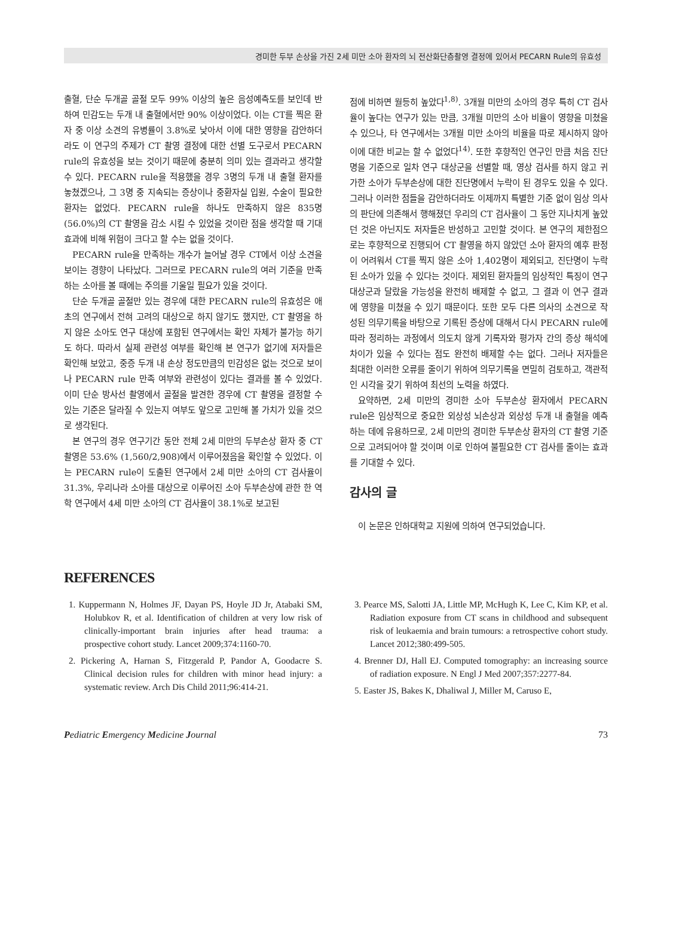경미한 두부 손상을 가진 2세 미만 소아 환자의 뇌 전산화단층촬영 결정에 있어서 PECARN Rule의 유효성
출혈, 단순 두개골 골절 모두 99% 이상의 높은 음성예측도를 보인데 반하여 민감도는 두개 내 출혈에서만 90% 이상이었다. 이는 CT를 찍은 환자 중 이상 소견의 유병률이 3.8%로 낮아서 이에 대한 영향을 감안하더라도 이 연구의 주제가 CT 촬영 결정에 대한 선별 도구로서 PECARN rule의 유효성을 보는 것이기 때문에 충분히 의미 있는 결과라고 생각할 수 있다. PECARN rule을 적용했을 경우 3명의 두개 내 출혈 환자를 놓쳤겠으나, 그 3명 중 지속되는 증상이나 중환자실 입원, 수술이 필요한 환자는 없었다. PECARN rule을 하나도 만족하지 않은 835명(56.0%)의 CT 촬영을 감소 시킬 수 있었을 것이란 점을 생각할 때 기대 효과에 비해 위험이 크다고 할 수는 없을 것이다.
PECARN rule을 만족하는 개수가 늘어날 경우 CT에서 이상 소견을 보이는 경향이 나타났다. 그러므로 PECARN rule의 여러 기준을 만족하는 소아를 볼 때에는 주의를 기울일 필요가 있을 것이다.
단순 두개골 골절만 있는 경우에 대한 PECARN rule의 유효성은 애초의 연구에서 전혀 고려의 대상으로 하지 않기도 했지만, CT 촬영을 하지 않은 소아도 연구 대상에 포함된 연구에서는 확인 자체가 불가능 하기도 하다. 따라서 실제 관련성 여부를 확인해 본 연구가 없기에 저자들은 확인해 보았고, 중증 두개 내 손상 정도만큼의 민감성은 없는 것으로 보이나 PECARN rule 만족 여부와 관련성이 있다는 결과를 볼 수 있었다. 이미 단순 방사선 촬영에서 골절을 발견한 경우에 CT 촬영을 결정할 수 있는 기준은 달라질 수 있는지 여부도 앞으로 고민해 볼 가치가 있을 것으로 생각된다.
본 연구의 경우 연구기간 동안 전체 2세 미만의 두부손상 환자 중 CT 촬영은 53.6% (1,560/2,908)에서 이루어졌음을 확인할 수 있었다. 이는 PECARN rule이 도출된 연구에서 2세 미만 소아의 CT 검사율이 31.3%, 우리나라 소아를 대상으로 이루어진 소아 두부손상에 관한 한 역학 연구에서 4세 미만 소아의 CT 검사율이 38.1%로 보고된
점에 비하면 월등히 높았다<sup>1,8)</sup>. 3개월 미만의 소아의 경우 특히 CT 검사율이 높다는 연구가 있는 만큼, 3개월 미만의 소아 비율이 영향을 미쳤을 수 있으나, 타 연구에서는 3개월 미만 소아의 비율을 따로 제시하지 않아 이에 대한 비교는 할 수 없었다<sup>14)</sup>. 또한 후향적인 연구인 만큼 처음 진단명을 기준으로 일차 연구 대상군을 선별할 때, 영상 검사를 하지 않고 귀가한 소아가 두부손상에 대한 진단명에서 누락이 된 경우도 있을 수 있다. 그러나 이러한 점들을 감안하더라도 이제까지 특별한 기준 없이 임상 의사의 판단에 의존해서 행해졌던 우리의 CT 검사율이 그 동안 지나치게 높았던 것은 아닌지도 저자들은 반성하고 고민할 것이다. 본 연구의 제한점으로는 후향적으로 진행되어 CT 촬영을 하지 않았던 소아 환자의 예후 판정이 어려워서 CT를 찍지 않은 소아 1,402명이 제외되고, 진단명이 누락된 소아가 있을 수 있다는 것이다. 제외된 환자들의 임상적인 특징이 연구 대상군과 달랐을 가능성을 완전히 배제할 수 없고, 그 결과 이 연구 결과에 영향을 미쳤을 수 있기 때문이다. 또한 모두 다른 의사의 소견으로 작성된 의무기록을 바탕으로 기록된 증상에 대해서 다시 PECARN rule에 따라 정리하는 과정에서 의도치 않게 기록자와 평가자 간의 증상 해석에 차이가 있을 수 있다는 점도 완전히 배제할 수는 없다. 그러나 저자들은 최대한 이러한 오류를 줄이기 위하여 의무기록을 면밀히 검토하고, 객관적인 시각을 갖기 위하여 최선의 노력을 하였다.
요약하면, 2세 미만의 경미한 소아 두부손상 환자에서 PECARN rule은 임상적으로 중요한 외상성 뇌손상과 외상성 두개 내 출혈을 예측하는 데에 유용하므로, 2세 미만의 경미한 두부손상 환자의 CT 촬영 기준으로 고려되어야 할 것이며 이로 인하여 불필요한 CT 검사를 줄이는 효과를 기대할 수 있다.
감사의 글
이 논문은 인하대학교 지원에 의하여 연구되었습니다.
REFERENCES
1. Kuppermann N, Holmes JF, Dayan PS, Hoyle JD Jr, Atabaki SM, Holubkov R, et al. Identification of children at very low risk of clinically-important brain injuries after head trauma: a prospective cohort study. Lancet 2009;374:1160-70.
2. Pickering A, Harnan S, Fitzgerald P, Pandor A, Goodacre S. Clinical decision rules for children with minor head injury: a systematic review. Arch Dis Child 2011;96:414-21.
3. Pearce MS, Salotti JA, Little MP, McHugh K, Lee C, Kim KP, et al. Radiation exposure from CT scans in childhood and subsequent risk of leukaemia and brain tumours: a retrospective cohort study. Lancet 2012;380:499-505.
4. Brenner DJ, Hall EJ. Computed tomography: an increasing source of radiation exposure. N Engl J Med 2007;357:2277-84.
5. Easter JS, Bakes K, Dhaliwal J, Miller M, Caruso E,
Pediatric Emergency Medicine Journal 73